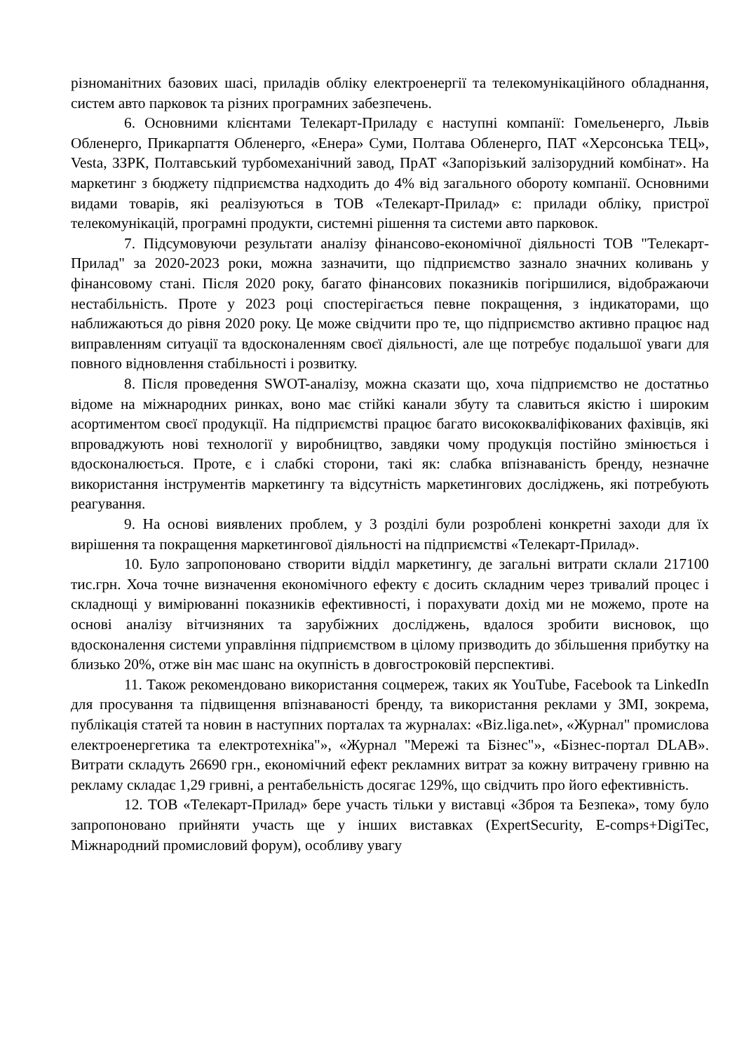різноманітних базових шасі, приладів обліку електроенергії та телекомунікаційного обладнання, систем авто парковок та різних програмних забезпечень.
6. Основними клієнтами Телекарт-Приладу є наступні компанії: Гомельенерго, Львів Обленерго, Прикарпаття Обленерго, «Енера» Суми, Полтава Обленерго, ПАТ «Херсонська ТЕЦ», Vesta, ЗЗРК, Полтавський турбомеханічний завод, ПрАТ «Запорізький залізорудний комбінат». На маркетинг з бюджету підприємства надходить до 4% від загального обороту компанії. Основними видами товарів, які реалізуються в ТОВ «Телекарт-Прилад» є: прилади обліку, пристрої телекомунікацій, програмні продукти, системні рішення та системи авто парковок.
7. Підсумовуючи результати аналізу фінансово-економічної діяльності ТОВ "Телекарт-Прилад" за 2020-2023 роки, можна зазначити, що підприємство зазнало значних коливань у фінансовому стані. Після 2020 року, багато фінансових показників погіршилися, відображаючи нестабільність. Проте у 2023 році спостерігається певне покращення, з індикаторами, що наближаються до рівня 2020 року. Це може свідчити про те, що підприємство активно працює над виправленням ситуації та вдосконаленням своєї діяльності, але ще потребує подальшої уваги для повного відновлення стабільності і розвитку.
8. Після проведення SWOT-аналізу, можна сказати що, хоча підприємство не достатньо відоме на міжнародних ринках, воно має стійкі канали збуту та славиться якістю і широким асортиментом своєї продукції. На підприємстві працює багато висококваліфікованих фахівців, які впроваджують нові технології у виробництво, завдяки чому продукція постійно змінюється і вдосконалюється. Проте, є і слабкі сторони, такі як: слабка впізнаваність бренду, незначне використання інструментів маркетингу та відсутність маркетингових досліджень, які потребують реагування.
9. На основі виявлених проблем, у 3 розділі були розроблені конкретні заходи для їх вирішення та покращення маркетингової діяльності на підприємстві «Телекарт-Прилад».
10. Було запропоновано створити відділ маркетингу, де загальні витрати склали 217100 тис.грн. Хоча точне визначення економічного ефекту є досить складним через тривалий процес і складнощі у вимірюванні показників ефективності, і порахувати дохід ми не можемо, проте на основі аналізу вітчизняних та зарубіжних досліджень, вдалося зробити висновок, що вдосконалення системи управління підприємством в цілому призводить до збільшення прибутку на близько 20%, отже він має шанс на окупність в довгостроковій перспективі.
11. Також рекомендовано використання соцмереж, таких як YouTube, Facebook та LinkedIn для просування та підвищення впізнаваності бренду, та використання реклами у ЗМІ, зокрема, публікація статей та новин в наступних порталах та журналах: «Biz.liga.net», «Журнал" промислова електроенергетика та електротехніка"», «Журнал "Мережі та Бізнес"», «Бізнес-портал DLAB». Витрати складуть 26690 грн., економічний ефект рекламних витрат за кожну витрачену гривню на рекламу складає 1,29 гривні, а рентабельність досягає 129%, що свідчить про його ефективність.
12. ТОВ «Телекарт-Прилад» бере участь тільки у виставці «Зброя та Безпека», тому було запропоновано прийняти участь ще у інших виставках (ExpertSecurity, E-comps+DigiTec, Міжнародний промисловий форум), особливу увагу